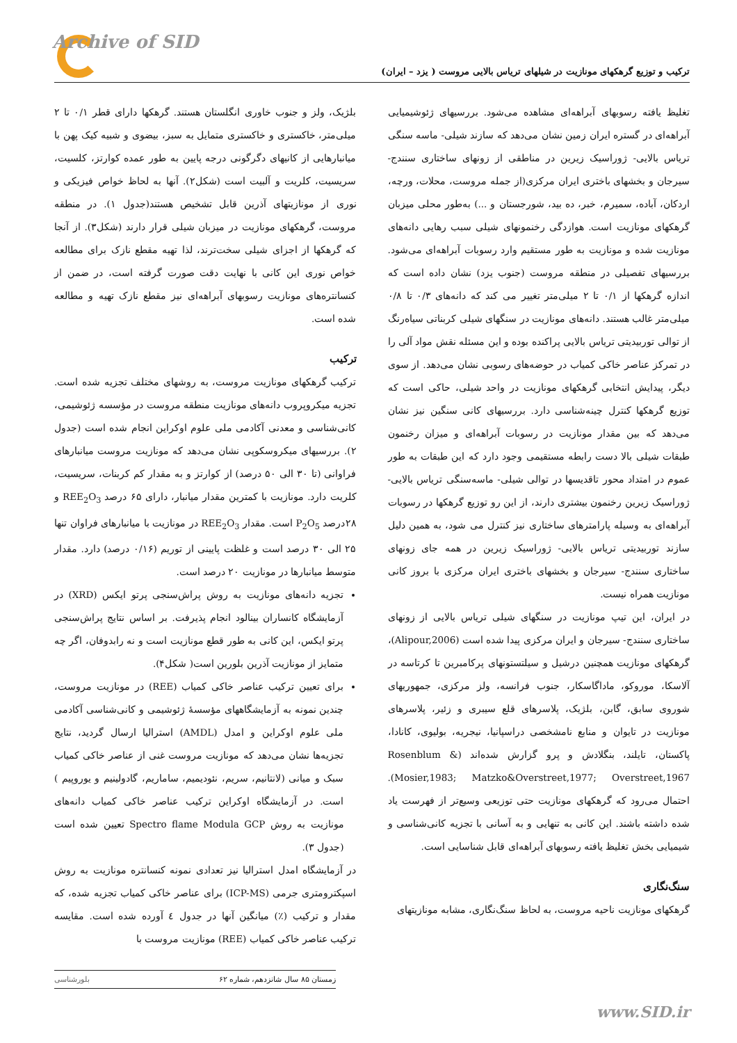Archive of SID
ترکیب و توزیع گرهکهای مونازیت در شیلهای تریاس بالایی مروست ( یزد – ایران)
تغلیظ یافته رسوبهای آبراهه‌ای مشاهده می‌شود. بررسیهای ژئوشیمیایی آبراهه‌ای در گستره ایران زمین نشان می‌دهد که سازند شیلی- ماسه سنگی تریاس بالایی- ژوراسیک زیرین در مناطقی از زونهای ساختاری سنندج- سیرجان و بخشهای باختری ایران مرکزی(از جمله مروست، محلات، ورچه، اردکان، آباده، سمیرم، خبر، ده بید، شورجستان و ...) به‌طور محلی میزبان گرهکهای مونازیت است. هوازدگی رخنمونهای شیلی سبب رهایی دانه‌های مونازیت شده و مونازیت به طور مستقیم وارد رسوبات آبراهه‌ای می‌شود. بررسیهای تفصیلی در منطقه مروست (جنوب یزد) نشان داده است که اندازه گرهکها از ۰/۱ تا ۲ میلی‌متر تغییر می کند که دانه‌های ۰/۳ تا ۰/۸ میلی‌متر غالب هستند. دانه‌های مونازیت در سنگهای شیلی کربناتی سیاه‌رنگ از توالی توربیدیتی تریاس بالایی پراکنده بوده و این مسئله نقش مواد آلی را در تمرکز عناصر خاکی کمیاب در حوضه‌های رسوبی نشان می‌دهد. از سوی دیگر، پیدایش انتخابی گرهکهای مونازیت در واحد شیلی، حاکی است که توزیع گرهکها کنترل چینه‌شناسی دارد. بررسیهای کانی سنگین نیز نشان می‌دهد که بین مقدار مونازیت در رسوبات آبراهه‌ای و میزان رخنمون طبقات شیلی بالا دست رابطه مستقیمی وجود دارد که این طبقات به طور عموم در امتداد محور تاقدیسها در توالی شیلی- ماسه‌سنگی تریاس بالایی- ژوراسیک زیرین رخنمون بیشتری دارند، از این رو توزیع گرهکها در رسوبات آبراهه‌ای به وسیله پارامترهای ساختاری نیز کنترل می شود، به همین دلیل سازند توربیدیتی تریاس بالایی- ژوراسیک زیرین در همه جای زونهای ساختاری سنندج- سیرجان و بخشهای باختری ایران مرکزی با بروز کانی مونازیت همراه نیست.
در ایران، این تیپ مونازیت در سنگهای شیلی تریاس بالایی از زونهای ساختاری سنندج- سیرجان و ایران مرکزی پیدا شده است (Alipour,2006)، گرهکهای مونازیت همچنین درشیل و سیلتستونهای پرکامبرین تا کرتاسه در آلاسکا، موروکو، ماداگاسکار، جنوب فرانسه، ولز مرکزی، جمهوریهای شوروی سابق، گابن، بلژیک، پلاسرهای قلع سیبری و زئیر، پلاسرهای مونازیت در تایوان و منابع نامشخصی دراسپانیا، نیجریه، بولیوی، کانادا، پاکستان، تایلند، بنگلادش و پرو گزارش شده‌اند (Rosenblum & Mosier,1983; Matzko&Overstreet,1977; Overstreet,1967). احتمال می‌رود که گرهکهای مونازیت حتی توزیعی وسیع‌تر از فهرست یاد شده داشته باشند. این کانی به تنهایی و به آسانی با تجزیه کانی‌شناسی و شیمیایی بخش تغلیظ یافته رسوبهای آبراهه‌ای قابل شناسایی است.
سنگ‌نگاری
گرهکهای مونازیت ناحیه مروست، به لحاظ سنگ‌نگاری، مشابه مونازیتهای
بلژیک، ولز و جنوب خاوری انگلستان هستند. گرهکها دارای قطر ۰/۱ تا ۲ میلی‌متر، خاکستری و خاکستری متمایل به سبز، بیضوی و شبیه کیک پهن با میانبارهایی از کانیهای دگرگونی درجه پایین به طور عمده کوارتز، کلسیت، سریسیت، کلریت و آلبیت است (شکل۲). آنها به لحاظ خواص فیزیکی و نوری از مونازیتهای آذرین قابل تشخیص هستند(جدول ۱). در منطقه مروست، گرهکهای مونازیت در میزبان شیلی قرار دارند (شکل۳). از آنجا که گرهکها از اجزای شیلی سخت‌ترند، لذا تهیه مقطع نازک برای مطالعه خواص نوری این کانی با نهایت دقت صورت گرفته است، در ضمن از کنسانتره‌های مونازیت رسوبهای آبراهه‌ای نیز مقطع نازک تهیه و مطالعه شده است.
ترکیب
ترکیب گرهکهای مونازیت مروست، به روشهای مختلف تجزیه شده است. تجزیه میکروپروب دانه‌های مونازیت منطقه مروست در مؤسسه ژئوشیمی، کانی‌شناسی و معدنی آکادمی ملی علوم اوکراین انجام شده است (جدول ۲). بررسیهای میکروسکوپی نشان می‌دهد که مونازیت مروست میانبارهای فراوانی (تا ۳۰ الی ۵۰ درصد) از کوارتز و به مقدار کم کربنات، سریسیت، کلریت دارد. مونازیت با کمترین مقدار میانبار، دارای ۶۵ درصد REE<sub>2</sub>O<sub>3</sub> و ۲۸درصد P<sub>2</sub>O<sub>5</sub> است. مقدار REE<sub>2</sub>O<sub>3</sub> در مونازیت با میانبارهای فراوان تنها ۲۵ الی ۳۰ درصد است و غلظت پایینی از توریم (۰/۱۶ درصد) دارد. مقدار متوسط میانبارها در مونازیت ۲۰ درصد است.
تجزیه دانه‌های مونازیت به روش پراش‌سنجی پرتو ایکس (XRD) در آزمایشگاه کانساران بینالود انجام پذیرفت. بر اساس نتایج پراش‌سنجی پرتو ایکس، این کانی به طور قطع مونازیت است و نه رابدوفان، اگر چه متمایز از مونازیت آذرین بلورین است( شکل۴).
برای تعیین ترکیب عناصر خاکی کمیاب (REE) در مونازیت مروست، چندین نمونه به آزمایشگاههای مؤسسهٔ ژئوشیمی و کانی‌شناسی آکادمی ملی علوم اوکراین و امدل (AMDL) استرالیا ارسال گردید، نتایج تجزیه‌ها نشان می‌دهد که مونازیت مروست غنی از عناصر خاکی کمیاب سبک و میانی (لانتانیم، سریم، نئودیمیم، ساماریم، گادولینیم و یوروپیم ) است. در آزمایشگاه اوکراین ترکیب عناصر خاکی کمیاب دانه‌های مونازیت به روش Spectro flame Modula GCP تعیین شده است (جدول ۳).
در آزمایشگاه امدل استرالیا نیز تعدادی نمونه کنسانتره مونازیت به روش اسپکترومتری جرمی (ICP-MS) برای عناصر خاکی کمیاب تجزیه شده، که مقدار و ترکیب (٪) میانگین آنها در جدول ٤ آورده شده است. مقایسه ترکیب عناصر خاکی کمیاب (REE) مونازیت مروست با
زمستان ۸۵ سال شانزدهم، شماره ۶۲ بلورشناسی
www.SID.ir